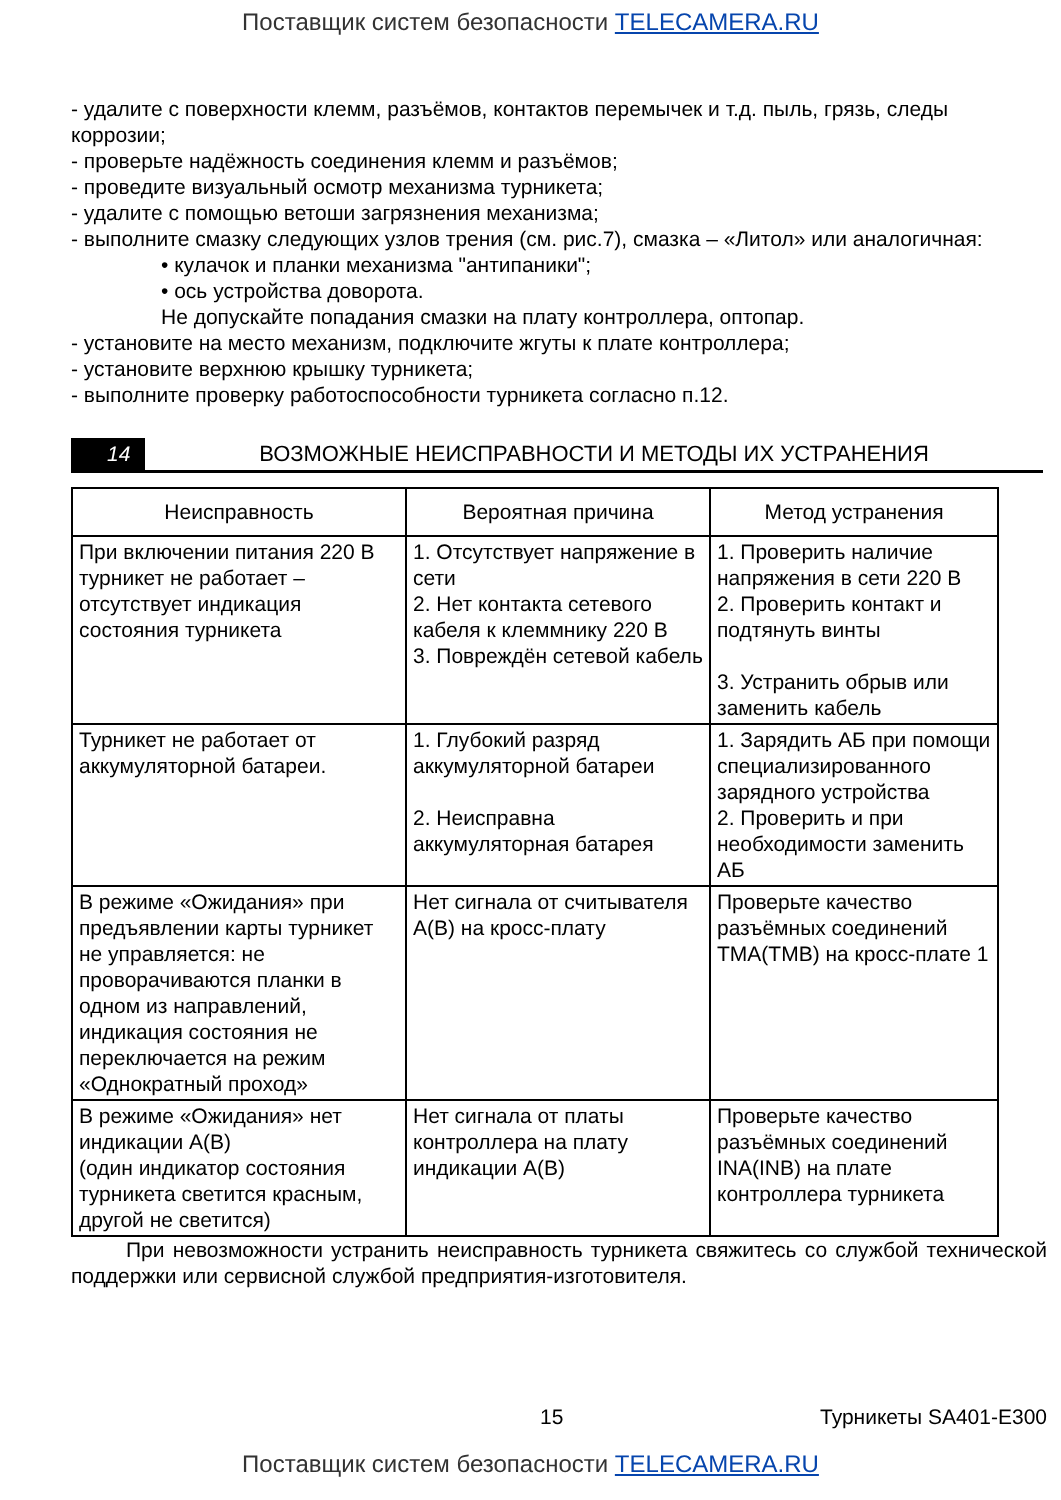Поставщик систем безопасности TELECAMERA.RU
- удалите с поверхности клемм, разъёмов, контактов перемычек и т.д. пыль, грязь, следы коррозии;
- проверьте надёжность соединения клемм и разъёмов;
- проведите визуальный осмотр механизма турникета;
- удалите с помощью ветоши загрязнения механизма;
- выполните смазку следующих узлов трения (см. рис.7), смазка – «Литол» или аналогичная:
• кулачок и планки механизма "антипаники";
• ось устройства доворота.
Не допускайте попадания смазки на плату контроллера, оптопар.
- установите на место механизм, подключите жгуты к плате контроллера;
- установите верхнюю крышку турникета;
- выполните проверку работоспособности турникета согласно п.12.
14
ВОЗМОЖНЫЕ НЕИСПРАВНОСТИ И МЕТОДЫ ИХ УСТРАНЕНИЯ
| Неисправность | Вероятная причина | Метод устранения |
| --- | --- | --- |
| При включении питания 220 В турникет не работает – отсутствует индикация состояния турникета | 1. Отсутствует напряжение в сети 2. Нет контакта сетевого кабеля к клеммнику 220 В 3. Повреждён сетевой кабель | 1. Проверить наличие напряжения в сети 220 В 2. Проверить контакт и подтянуть винты 3. Устранить обрыв или заменить кабель |
| Турникет не работает от аккумуляторной батареи. | 1. Глубокий разряд аккумуляторной батареи 2. Неисправна аккумуляторная батарея | 1. Зарядить АБ при помощи специализированного зарядного устройства 2. Проверить и при необходимости заменить АБ |
| В режиме «Ожидания» при предъявлении карты турникет не управляется: не проворачиваются планки в одном из направлений, индикация состояния не переключается на режим «Однократный проход» | Нет сигнала от считывателя А(В) на кросс-плату | Проверьте качество разъёмных соединений TMA(TMB) на кросс-плате 1 |
| В режиме «Ожидания» нет индикации А(В) (один индикатор состояния турникета светится красным, другой не светится) | Нет сигнала от платы контроллера на плату индикации А(В) | Проверьте качество разъёмных соединений INA(INB) на плате контроллера турникета |
При невозможности устранить неисправность турникета свяжитесь со службой технической поддержки или сервисной службой предприятия-изготовителя.
15 Турникеты SA401-E300
Поставщик систем безопасности TELECAMERA.RU